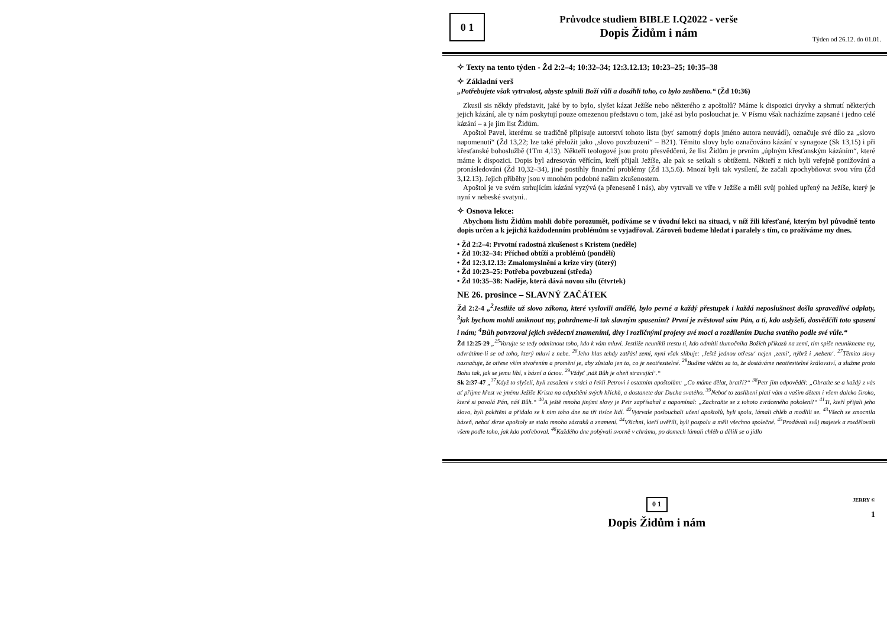0 1
Průvodce studiem BIBLE I.Q2022 - verše
Dopis Židům i nám
Týden od 26.12. do 01.01.
✧ Texty na tento týden - Žd 2:2–4; 10:32–34; 12:3.12.13; 10:23–25; 10:35–38
✧ Základní verš
„Potřebujete však vytrvalost, abyste splnili Boží vůli a dosáhli toho, co bylo zaslíbeno.“ (Žd 10:36)
Zkusil sis někdy představit, jaké by to bylo, slyšet kázat Ježíše nebo některého z apoštolů? Máme k dispozici úryvky a shrnutí některých jejich kázání, ale ty nám poskytují pouze omezenou představu o tom, jaké asi bylo poslouchat je. V Písmu však nacházíme zapsané i jedno celé kázání – a je jím list Židům.
Apoštol Pavel, kterému se tradičně připisuje autorství tohoto listu (byť samotný dopis jméno autora neuvádí), označuje své dílo za „slovo napomenutí“ (Žd 13,22; lze také přeložit jako „slovo povzbuzení“ – B21). Těmito slovy bylo označováno kázání v synagoze (Sk 13,15) i při křesťanské bohoslužbě (1Tm 4,13). Někteří teologové jsou proto přesvědčeni, že list Židům je prvním „úplným křesťanským kázáním“, které máme k dispozici. Dopis byl adresován věřícím, kteří přijali Ježíše, ale pak se setkali s obtížemi. Někteří z nich byli veřejně ponižováni a pronásledováni (Žd 10,32–34), jiné postihly finanční problémy (Žd 13,5.6). Mnozí byli tak vysílení, že začali zpochybňovat svou víru (Žd 3,12.13). Jejich příběhy jsou v mnohém podobné našim zkušenostem.
Apoštol je ve svém strhujícím kázání vyzývá (a přeneseně i nás), aby vytrvali ve víře v Ježíše a měli svůj pohled upřený na Ježíše, který je nyní v nebeské svatyni..
✧ Osnova lekce:
Abychom listu Židům mohli dobře porozumět, podíváme se v úvodní lekci na situaci, v níž žili křesťané, kterým byl původně tento dopis určen a k jejichž každodenním problémům se vyjadřoval. Zároveň budeme hledat i paralely s tím, co prožíváme my dnes.
• Žd 2:2–4: Prvotní radostná zkušenost s Kristem (neděle)
• Žd 10:32–34: Příchod obtíží a problémů (pondělí)
• Žd 12:3.12.13: Zmalomyslnění a krize víry (úterý)
• Žd 10:23–25: Potřeba povzbuzení (středa)
• Žd 10:35–38: Naděje, která dává novou sílu (čtvrtek)
NE 26. prosince – SLAVNÝ ZAČÁTEK
Žd 2:2-4 „<sup>2</sup>Jestliže už slovo zákona, které vyslovili andělé, bylo pevné a každý přestupek i každá neposlušnost došla spravedlivé odplaty, <sup>3</sup>jak bychom mohli uniknout my, pohrdneme-li tak slavným spasením? První je zvěstoval sám Pán, a ti, kdo uslyšeli, dosvědčili toto spasení i nám; <sup>4</sup>Bůh potvrzoval jejich svědectví znameními, divy i rozličnými projevy své moci a rozdílením Ducha svatého podle své vůle.“
Žd 12:25-29 „<sup>25</sup>Varujte se tedy odmítnout toho, kdo k vám mluví. Jestliže neunikli trestu ti, kdo odmítli tlumočníka Božích příkazů na zemi, tím spíše neunikneme my, odvrátíme-li se od toho, který mluví z nebe. <sup>26</sup>Jeho hlas tehdy zatřásl zemí, nyní však slibuje: ‚Ještě jednou otřesu‘ nejen ‚zemí‘, nýbrž i ‚nebem‘. <sup>27</sup>Těmito slovy naznačuje, že otřese vším stvořením a promění je, aby zůstalo jen to, co je neotřesitelné. <sup>28</sup>Buďme vděčni za to, že dostáváme neotřesitelné království, a služme proto Bohu tak, jak se jemu líbí, s bázní a úctou. <sup>29</sup>Vždyť ‚náš Bůh je oheň stravující‘.“
Sk 2:37-47 „<sup>37</sup>Když to slyšeli, byli zasaženi v srdci a řekli Petrovi i ostatním apoštolům: „Co máme dělat, bratří?“ <sup>38</sup>Petr jim odpověděl: „Obraťte se a každý z vás ať přijme křest ve jménu Ježíše Krista na odpuštění svých hříchů, a dostanete dar Ducha svatého. <sup>39</sup>Neboť to zaslíbení platí vám a vašim dětem i všem daleko široko, které si povolá Pán, náš Bůh.“ <sup>40</sup>A ještě mnoha jinými slovy je Petr zapřísahal a napomínal: „Zachraňte se z tohoto zvráceného pokolení!“ <sup>41</sup>Ti, kteří přijali jeho slovo, byli pokřtěni a přidalo se k nim toho dne na tři tisíce lidí. <sup>42</sup>Vytrvale poslouchali učení apoštolů, byli spolu, lámali chléb a modlili se. <sup>43</sup>Všech se zmocnila bázeň, neboť skrze apoštoly se stalo mnoho zázraků a znamení. <sup>44</sup>Všichni, kteří uvěřili, byli pospolu a měli všechno společné. <sup>45</sup>Prodávali svůj majetek a rozdělovali všem podle toho, jak kdo potřeboval. <sup>46</sup>Každého dne pobývali svorně v chrámu, po domech lámali chléb a dělili se o jídlo
0 1
Dopis Židům i nám
JERRY ©
1